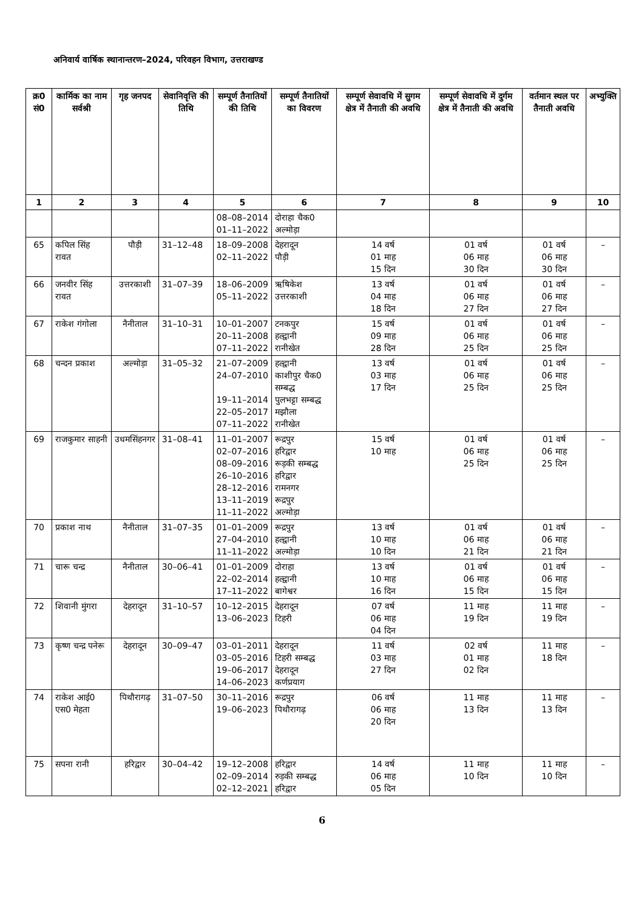अनिवार्य वार्षिक स्थानान्तरण–2024, परिवहन विभाग, उत्तराखण्ड
| क्र0 सं0 | कार्मिक का नाम सर्वश्री | गृह जनपद | सेवानिवृत्ति की तिथि | सम्पूर्ण तैनातियों की तिथि | सम्पूर्ण तैनातियों का विवरण | सम्पूर्ण सेवावधि में सुगम क्षेत्र में तैनाती की अवधि | सम्पूर्ण सेवावधि में दुर्गम क्षेत्र में तैनाती की अवधि | वर्तमान स्थल पर तैनाती अवधि | अभ्युक्ति |
| --- | --- | --- | --- | --- | --- | --- | --- | --- | --- |
| 1 | 2 | 3 | 4 | 5 | 6 | 7 | 8 | 9 | 10 |
| | | | | 08–08–2014 01–11–2022 | दोराहा चैक0 अल्मोड़ा | | | | |
| 65 | कपिल सिंह रावत | पौड़ी | 31–12–48 | 18–09–2008 02–11–2022 | देहरादून पौड़ी | 14 वर्ष 01 माह 15 दिन | 01 वर्ष 06 माह 30 दिन | 01 वर्ष 06 माह 30 दिन | – |
| 66 | जनवीर सिंह रावत | उत्तरकाशी | 31–07–39 | 18–06–2009 05–11–2022 | ऋषिकेश उत्तरकाशी | 13 वर्ष 04 माह 18 दिन | 01 वर्ष 06 माह 27 दिन | 01 वर्ष 06 माह 27 दिन | – |
| 67 | राकेश गंगोला | नैनीताल | 31–10–31 | 10–01–2007 20–11–2008 07–11–2022 | टनकपुर हल्द्वानी रानीखेत | 15 वर्ष 09 माह 28 दिन | 01 वर्ष 06 माह 25 दिन | 01 वर्ष 06 माह 25 दिन | – |
| 68 | चन्दन प्रकाश | अल्मोड़ा | 31–05–32 | 21–07–2009 24–07–2010 19–11–2014 22–05–2017 07–11–2022 | हल्द्वानी काशीपुर चैक0 सम्बद्ध पुलभट्टा सम्बद्ध मझौला रानीखेत | 13 वर्ष 03 माह 17 दिन | 01 वर्ष 06 माह 25 दिन | 01 वर्ष 06 माह 25 दिन | – |
| 69 | राजकुमार साहनी | उधमसिंहनगर | 31–08–41 | 11–01–2007 02–07–2016 08–09–2016 26–10–2016 28–12–2016 13–11–2019 11–11–2022 | रूद्रपुर हरिद्वार रूड़की सम्बद्ध हरिद्वार रामनगर रूद्रपुर अल्मोड़ा | 15 वर्ष 10 माह | 01 वर्ष 06 माह 25 दिन | 01 वर्ष 06 माह 25 दिन | – |
| 70 | प्रकाश नाथ | नैनीताल | 31–07–35 | 01–01–2009 27–04–2010 11–11–2022 | रूद्रपुर हल्द्वानी अल्मोड़ा | 13 वर्ष 10 माह 10 दिन | 01 वर्ष 06 माह 21 दिन | 01 वर्ष 06 माह 21 दिन | – |
| 71 | चारू चन्द्र | नैनीताल | 30–06–41 | 01–01–2009 22–02–2014 17–11–2022 | दोराहा हल्द्वानी बागेश्वर | 13 वर्ष 10 माह 16 दिन | 01 वर्ष 06 माह 15 दिन | 01 वर्ष 06 माह 15 दिन | – |
| 72 | शिवानी मुंगरा | देहरादून | 31–10–57 | 10–12–2015 13–06–2023 | देहरादून टिहरी | 07 वर्ष 06 माह 04 दिन | 11 माह 19 दिन | 11 माह 19 दिन | – |
| 73 | कृष्ण चन्द्र पनेरू | देहरादून | 30–09–47 | 03–01–2011 03–05–2016 19–06–2017 14–06–2023 | देहरादून टिहरी सम्बद्ध देहरादून कर्णप्रयाग | 11 वर्ष 03 माह 27 दिन | 02 वर्ष 01 माह 02 दिन | 11 माह 18 दिन | – |
| 74 | राकेश आई0 एस0 मेहता | पिथौरागढ़ | 31–07–50 | 30–11–2016 19–06–2023 | रूद्रपुर पिथौरागढ़ | 06 वर्ष 06 माह 20 दिन | 11 माह 13 दिन | 11 माह 13 दिन | – |
| 75 | सपना रानी | हरिद्वार | 30–04–42 | 19–12–2008 02–09–2014 02–12–2021 | हरिद्वार रुड़की सम्बद्ध हरिद्वार | 14 वर्ष 06 माह 05 दिन | 11 माह 10 दिन | 11 माह 10 दिन | – |
6